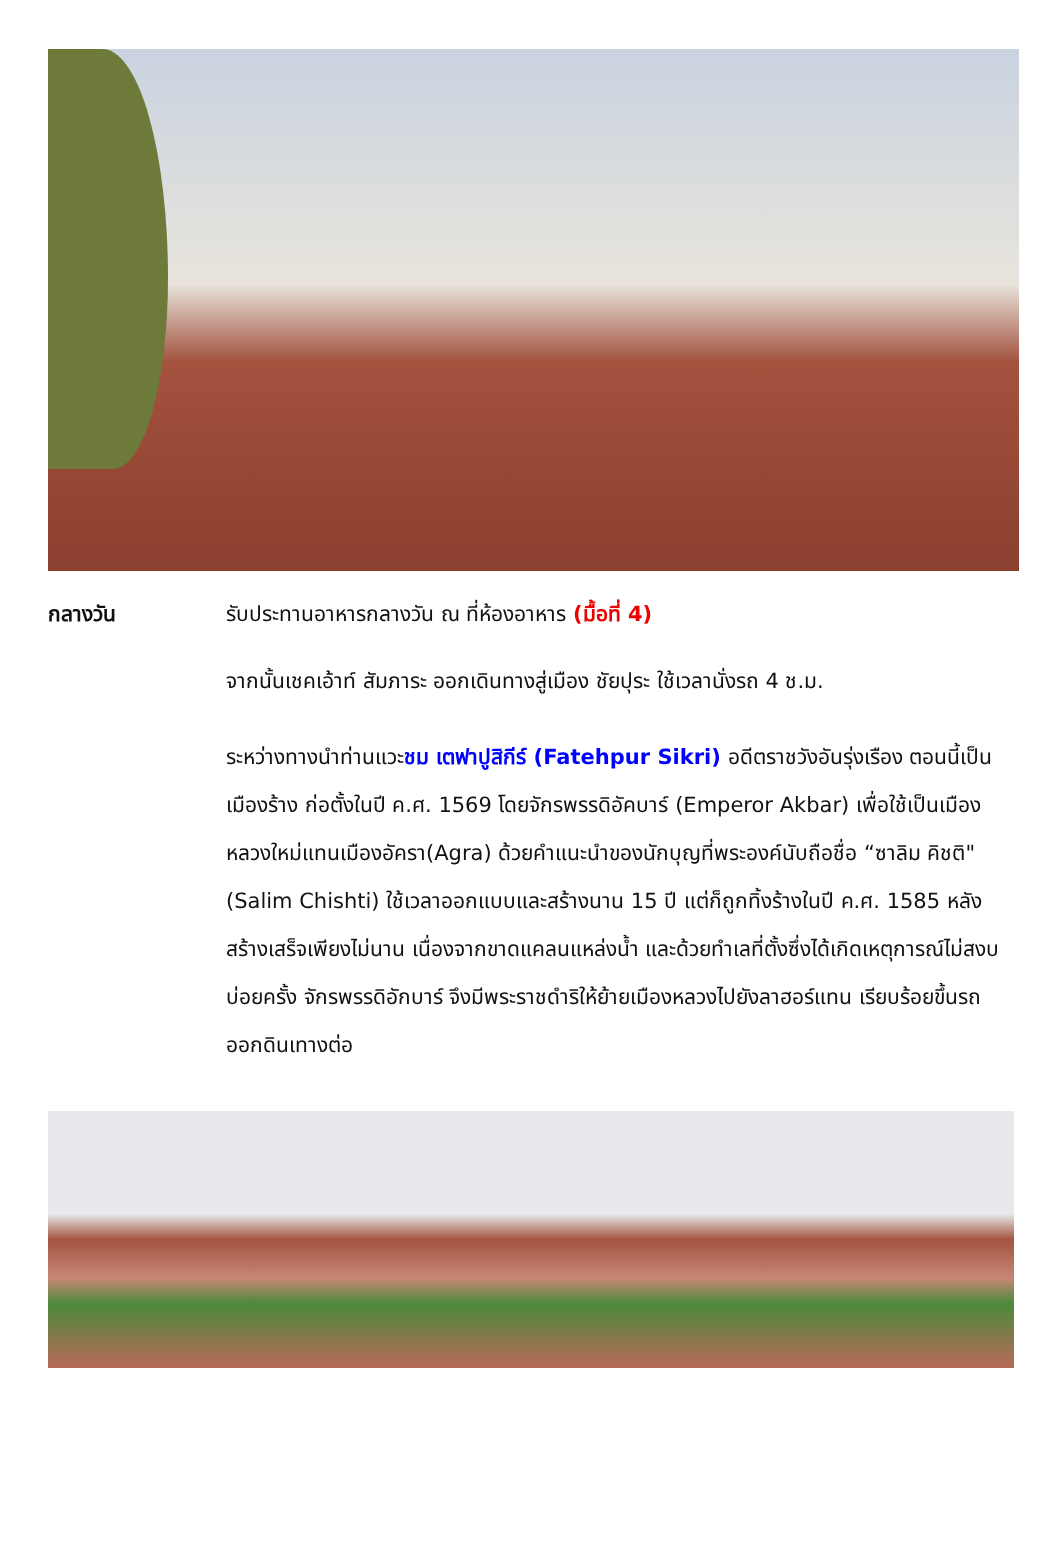กลางวัน
รับประทานอาหารกลางวัน ณ ที่ห้องอาหาร (มื้อที่ 4)
จากนั้นเชคเอ้าท์ สัมภาระ ออกเดินทางสู่เมือง ชัยปุระ ใช้เวลานั่งรถ 4 ช.ม.
ระหว่างทางนำท่านแวะชม เตฟาปูสิกีร์ (Fatehpur Sikri) อดีตราชวังอันรุ่งเรือง ตอนนี้เป็นเมืองร้าง ก่อตั้งในปี ค.ศ. 1569 โดยจักรพรรดิอัคบาร์ (Emperor Akbar) เพื่อใช้เป็นเมืองหลวงใหม่แทนเมืองอัครา(Agra) ด้วยคำแนะนำของนักบุญที่พระองค์นับถือชื่อ “ซาลิม คิชติ" (Salim Chishti) ใช้เวลาออกแบบและสร้างนาน 15 ปี แต่ก็ถูกทิ้งร้างในปี ค.ศ. 1585 หลังสร้างเสร็จเพียงไม่นาน เนื่องจากขาดแคลนแหล่งน้ำ และด้วยทำเลที่ตั้งซึ่งได้เกิดเหตุการณ์ไม่สงบบ่อยครั้ง จักรพรรดิอักบาร์ จึงมีพระราชดำริให้ย้ายเมืองหลวงไปยังลาฮอร์แทน เรียบร้อยขึ้นรถออกดินเทางต่อ